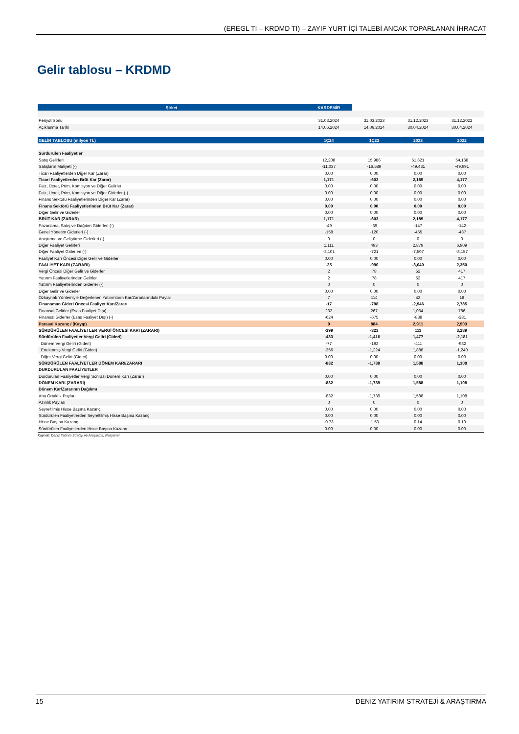(EREGL TI – KRDMD TI) – ZAYIF YURT İÇİ TALEBİ ANCAK TOPARLANAN İHRACAT
Gelir tablosu – KRDMD
| Şirket | KARDEMİR | | | |
| --- | --- | --- | --- | --- |
| Periyot Sonu | 31.03.2024 | 31.03.2023 | 31.12.2023 | 31.12.2022 |
| Açıklanma Tarihi | 14.06.2024 | 14.06.2024 | 30.04.2024 | 30.04.2024 |
| GELİR TABLOSU (milyon TL) | 1Ç24 | 1Ç23 | 2023 | 2022 |
| Sürdürülen Faaliyetler | | | | |
| Satış Gelirleri | 12,208 | 15,986 | 51,621 | 54,168 |
| Satışların Maliyeti (-) | -11,037 | -16,589 | -49,431 | -49,991 |
| Ticari Faaliyetlerden Diğer Kar (Zarar) | 0.00 | 0.00 | 0.00 | 0.00 |
| Ticari Faaliyetlerden Brüt Kar (Zarar) | 1,171 | -603 | 2,189 | 4,177 |
| Faiz, Ücret, Prim, Komisyon ve Diğer Gelirler | 0.00 | 0.00 | 0.00 | 0.00 |
| Faiz, Ücret, Prim, Komisyon ve Diğer Giderler (-) | 0.00 | 0.00 | 0.00 | 0.00 |
| Finans Sektörü Faaliyetlerinden Diğer Kar (Zarar) | 0.00 | 0.00 | 0.00 | 0.00 |
| Finans Sektörü Faaliyetlerinden Brüt Kar (Zarar) | 0.00 | 0.00 | 0.00 | 0.00 |
| Diğer Gelir ve Giderler | 0.00 | 0.00 | 0.00 | 0.00 |
| BRÜT KAR (ZARAR) | 1,171 | -603 | 2,189 | 4,177 |
| Pazarlama, Satış ve Dağıtım Giderleri (-) | -49 | -39 | -147 | -142 |
| Genel Yönetim Giderleri (-) | -158 | -120 | -455 | -437 |
| Araştırma ve Geliştirme Giderleri (-) | 0 | 0 | 0 | 0 |
| Diğer Faaliyet Gelirleri | 1,111 | 493 | 2,879 | 6,909 |
| Diğer Faaliyet Giderleri (-) | -2,101 | -721 | -7,507 | -8,157 |
| Faaliyet Karı Öncesi Diğer Gelir ve Giderler | 0.00 | 0.00 | 0.00 | 0.00 |
| FAALİYET KARI (ZARARI) | -25 | -990 | -3,040 | 2,350 |
| Vergi Öncesi Diğer Gelir ve Giderler | 2 | 78 | 52 | 417 |
| Yatırım Faaliyetlerinden Gelirler | 2 | 78 | 52 | 417 |
| Yatırım Faaliyetlerinden Giderler (-) | 0 | 0 | 0 | 0 |
| Diğer Gelir ve Giderler | 0.00 | 0.00 | 0.00 | 0.00 |
| Özkaynak Yöntemiyle Değerlenen Yatırımların Kar/Zararlarındaki Paylar | 7 | 114 | 42 | 18 |
| Finansman Gideri Öncesi Faaliyet Karı/Zararı | -17 | -798 | -2,946 | 2,785 |
| Finansal Gelirler (Esas Faaliyet Dışı) | 232 | 267 | 1,034 | 786 |
| Finansal Giderler (Esas Faaliyet Dışı) (-) | -624 | -675 | -888 | -281 |
| Parasal Kazanç / (Kayıp) | 9 | 884 | 2,911 | 2,503 |
| SÜRDÜRÜLEN FAALİYETLER VERGİ ÖNCESİ KARI (ZARARI) | -399 | -323 | 111 | 3,289 |
| Sürdürülen Faaliyetler Vergi Geliri (Gideri) | -433 | -1,416 | 1,477 | -2,181 |
| Dönem Vergi Geliri (Gideri) | -77 | -192 | -411 | -932 |
| Ertelenmiş Vergi Geliri (Gideri) | -356 | -1,224 | 1,888 | -1,249 |
| Diğer Vergi Geliri (Gideri) | 0.00 | 0.00 | 0.00 | 0.00 |
| SÜRDÜRÜLEN FAALİYETLER DÖNEM KARI/ZARARI | -832 | -1,739 | 1,588 | 1,108 |
| DURDURULAN FAALİYETLER | | | | |
| Durdurulan Faaliyetler Vergi Sonrası Dönem Karı (Zararı) | 0.00 | 0.00 | 0.00 | 0.00 |
| DÖNEM KARI (ZARARI) | -832 | -1,739 | 1,588 | 1,108 |
| Dönem Kar/Zararının Dağılımı | | | | |
| Ana Ortaklık Payları | -832 | -1,739 | 1,588 | 1,108 |
| Azınlık Payları | 0 | 0 | 0 | 0 |
| Seyreltilmiş Hisse Başına Kazanç | 0.00 | 0.00 | 0.00 | 0.00 |
| Sürdürülen Faaliyetlerden Seyreltilmiş Hisse Başına Kazanç | 0.00 | 0.00 | 0.00 | 0.00 |
| Hisse Başına Kazanç | -0.73 | -1.53 | 0.14 | 0.10 |
| Sürdürülen Faaliyetlerden Hisse Başına Kazanç | 0.00 | 0.00 | 0.00 | 0.00 |
Kaynak: Deniz Yatırım Strateji ve Araştırma, Rasyonet
15 DENİZ YATIRIM STRATEJİ & ARAŞTIRMA